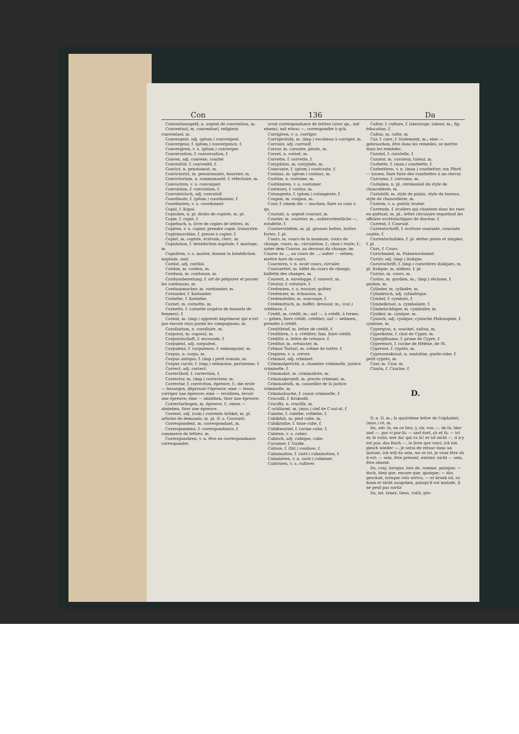Con 136 Da
Conventionsgeld, n. argent de convention, m.
Conventual, m. conventuel, religieux conventuel, m.
Convergent, adj. (géom.) convergent.
Convergenz, f. (géom.) convergence, f.
Convergiren, v. a. (géom.) converger.
Conversation, f. conversation, f.
Convex, adj. convexe; courbé.
Convexität, f. convexité, f.
Convict, n. pensionnat, m.
Convictorist, m. pensionnaire, boursier, m.
Convictorium, n. communauté, f. réfectoire, m.
Convociren, v. a. convoquer.
Convulsion, f. convulsion, f.
Convulsivisch, adj. convulsif.
Coordinate, f. (géom.) coordonnée, f.
Coordiniren, v. a. coordonner.
Copal, f. Kopal.
Copialien, n. pl. droits de copiste, m. pl.
Copie, f. copie, f.
Copirbuch, n. livre de copies de lettres, m.
Copiren, v. a. copier, prendre copie, transcrire.
Copirmaschine, f. presse à copier, f.
Copist, m. copiste, écrivain, clerc, m.
Copulation, f. bénédiction nuptiale, f. mariage, m.
Copuliren, v. a. marier, donner la bénédiction nuptiale, unir.
Cordat, adj. cordial.
Cordon, m. cordon, m.
Corduan, m. cordouan, m.
Corduanbereitung, f. art de préparer et passer les cordouans, m.
Corduanmacher, m. cordonnier, m.
Coriander, f. Koriander.
Corinthe, f. Korinthe.
Cornet, m. cornette, m.
Cornette, f. cornette (espèce de bonnets de femmes), f.
Cornut, m. (imp.) apprenti imprimeur qui n'est pas encore reçu parmi les compagnons, m.
Corollarium, n. corollaire, m.
Corporal, m. caporal, m.
Corporalschaft, f. escouade, f.
Corpulent, adj. corpulent.
Corpulenz, f. corpulence, f. embonpoint, m.
Corpus, n. corps, m.
Corpus antiqua, f. (imp.) petit romain, m.
Corpus cursiv, f. (imp.) sédanaise, parisienne, f.
Correct, adj. correct.
Correctheit, f. correction, f.
Corrector, m. (imp.) correcteur, m.
Correctur, f. correction, épreuve, f.; die erste — besorgen, dégrossir l'épreuve; eine — lesen, corriger une épreuve; eine — revidiren, revoir une épreuve; eine — abziehen, tirer une épreuve.
Correcturbogen, m. épreuve, f.; einen — abziehen, tirer une épreuve.
Corrent, adj. (com.) corrente Artikel, m. pl. articles de demande, m. pl. (f. a. Courant).
Correspondent, m. correspondant, m.
Correspondenz, f. correspondance, f. commerce de lettres, m.
Correspondiren, v. n. être en correspondance, correspondre,
avoir correspondance de lettres (avec qn., mit einem); mit etwas —, correspondre à qch.
Corrigiren, v. a. corriger.
Corrigirstuhl, m. (imp.) escabeau à corriger, m.
Corrosiv, adj. corrosif.
Corsar, m. corsaire, pirate, m.
Corset, n. corset, m.
Corvette, f. corvette, f.
Coryphäus, m. coryphée, m.
Cosecante, f. (géom.) cosécante, f.
Cosinus, m. (géom.) cosinus, m.
Costüm, n. costume, m.
Costümiren, v. a. costumer.
Costwurz, f. costus, m.
Cotangente, f. (géom.) cotangente, f.
Coupon, m. coupon, m.
Cour, f. einem die — machen, faire sa cour à qn.
Courant, n. argent courant, m.
Courier, m. courrier, m.; außerordentliche —, estafette, f.
Courierstiefeln, m. pl. grosses bottes, bottes fortes, f. pl.
Cours, m. cours de la monnaie, cours de change, cours, m.; circulation, f.; (mar.) route, f.; unter dem Course, au dessous du change; im Course zu ..., au cours de ...; außer — setzen, mettre hors de cours.
Coursiren, v. n. avoir cours, circuler.
Courszettel, m. billet du cours de change, bulletin des changes, m.
Couvert, n. enveloppe, f. couvert, m.
Creatur, f. créature, f.
Credenzen, v. a. essayer, goûter.
Credenzer, m. échanson, m.
Credenzteller, m. soucoupe, f.
Credenztisch, m. buffet, dressoir, m.; (cat.) crédence, f.
Credit, m. crédit, m.; auf —, à crédit, à terme; — geben, faire crédit, créditer; auf — nehmen, prendre à crédit.
Creditbrief, m. lettre de crédit, f.
Creditiren, v. a. créditer; fam. faire crédit.
Creditiv, n. lettre de créance, f.
Creditor, m. créancier, m.
Crémor Tartari, m. crème de tartre, f.
Crepiren, v. a. crever.
Criminal, adj. criminel.
Criminalgericht, n. chambre criminelle, justice criminelle, f.
Criminalist, m. criminaliste, m.
Criminalprozeß, m. procès criminel, m.
Criminalrath, m. conseiller de la justice criminelle, m.
Criminalsache, f. cause criminelle, f.
Crocodil, f. Krokodil.
Crucifix, n. crucifix, m.
C-schlüssel, m. (mus.) clef de C-sol-ut, f.
Cubebe, f. cubèbe, crébebe, f.
Cubikfuß, m. pied cube, m.
Cubikruthe, f. toise cube, f.
Cubikwurzel, f. racine cube, f.
Cubiren, v. a. cuber.
Cubisch, adj. cubique, cube.
Cucumer, f. Gurke.
Culisse, f. (tht.) coulisse, f.
Culmination, f. (astr.) culmination, f.
Culminiren, v. n. (astr.) culminer.
Cultiviren, v. a. cultiver.
Cultur, f. culture, f. labourage, labour, m.; fig. éducation, f.
Cultus, m. culte, m.
Cur, f. cure, f. traitement, m.; eine — gebrauchen, être dans les remèdes, se mettre dans les remèdes.
Curatel, f. curatelle, f.
Curator, m. curateur, tuteur, m.
Curbette, f. (man.) courbette, f.
Curbettiren, v. n. (man.) courbetter; ein Pferd — lassen, faire faire des courbettes à un cheval.
Curcuma, f. curcuma, m.
Curialien, n. pl. cérémoniel du style de chancellerie, m.
Curialstil, m. style de palais, style du bureau, style de chancellerie, m.
Curiren, v. a. guérir, traiter.
Currende, f. écoliers qui chantent dans les rues en quêtant, m. pl.; lettre circulaire regardant les affaires ecclésiastiques de diocèse, f.
Current, f. Courant.
Currentschrift, f. écriture courante, courante coulée, f.
Currentschulden, f. pl. dettes pures et simples, f. pl.
Curs, f. Cours.
Curschmied, m. Fahnenschmied.
Cursiv, adj. (imp.) italique.
Cursivschrift, f. (imp.) caractères italiques, m. pl. italique, m. aldines, f. pl.
Cursus, m. cours, m.
Custos, m. gardien, m.; (imp.) réclame, f. guidon, m.
Cylinder, m. cylindre, m.
Cylindrisch, adj. cylindrique.
Cymbel, f. cymbale, f.
Cymbelkraut, n. cymbalaire, f.
Cymbelschläger, m. cymbalier, m.
Cyniker, m. cynique, m.
Cynisch, adj. cynique; cynische Philosophie, f. cynisme, m.
Cypergras, n. souchet, sultan, m.
Cyperkatze, f. chat de Cypre, m.
Cyperpflaume, f. prune de Cypre, f.
Cyperwurz, f. racine de Hélène, de St.
Cypresse, f. cyprès, m.
Cypressenkraut, n. santoline, garde-robe, f. petit cyprès, m.
Czar, m. Czar, m.
Czarin, f. Czarine, f.
D.
D, n. D, m.; la quatrième lettre de l'alphabet; (mus.) ré, m.
Da, adv. là, en ce lieu; y, où; von —, de là; hier und —, par ci par-là; — und dort, çà et là; — ist er, le voilà; wer da! qui va là! er ist nicht —, il n'y est pas; das Buch —, le livre que voici; ich bin gleich wieder —, je serai de retour dans un instant; ich will da sein, wo er ist, je veux être où il est; — sein, être présent, exister; nicht — sein, être absent.
Da, conj. lorsque, lors de, comme, puisque; — doch, bien que, encore que, quoique; — das geschah, lorsque cela arriva; — er krank ist, so kann er nicht ausgehen, puisqu'il est malade, il ne peut pas sortir.
Da, int. tenez, tiens, voilà; pre-